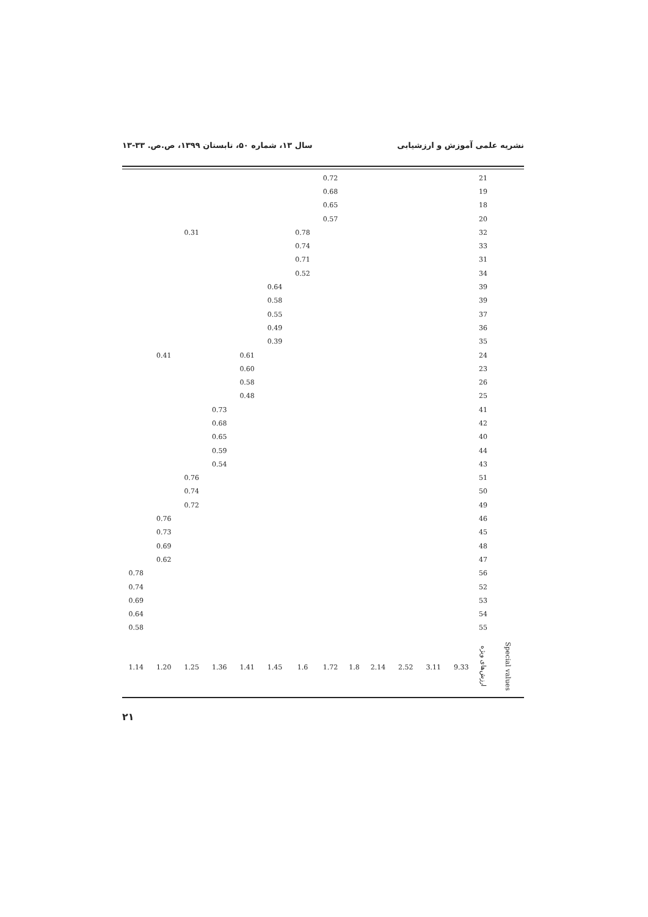نشریه علمی آموزش و ارزشیابی سال ۱۳، شماره ۵۰، تابستان ۱۳۹۹، ص.ص. ۳۳-۱۳
| | 21 | | | | | | 0.72 | | | | | | | |
| | 19 | | | | | | 0.68 | | | | | | | |
| | 18 | | | | | | 0.65 | | | | | | | |
| | 20 | | | | | | 0.57 | | | | | | | |
| | 32 | | | | | | | 0.78 | | | | 0.31 | | |
| | 33 | | | | | | | 0.74 | | | | | | |
| | 31 | | | | | | | 0.71 | | | | | | |
| | 34 | | | | | | | 0.52 | | | | | | |
| | 39 | | | | | | | | 0.64 | | | | | |
| | 39 | | | | | | | | 0.58 | | | | | |
| | 37 | | | | | | | | 0.55 | | | | | |
| | 36 | | | | | | | | 0.49 | | | | | |
| | 35 | | | | | | | | 0.39 | | | | | |
| | 24 | | | | | | | | | 0.61 | | | 0.41 | |
| | 23 | | | | | | | | | 0.60 | | | | |
| | 26 | | | | | | | | | 0.58 | | | | |
| | 25 | | | | | | | | | 0.48 | | | | |
| | 41 | | | | | | | | | | 0.73 | | | |
| | 42 | | | | | | | | | | 0.68 | | | |
| | 40 | | | | | | | | | | 0.65 | | | |
| | 44 | | | | | | | | | | 0.59 | | | |
| | 43 | | | | | | | | | | 0.54 | | | |
| | 51 | | | | | | | | | | | 0.76 | | |
| | 50 | | | | | | | | | | | 0.74 | | |
| | 49 | | | | | | | | | | | 0.72 | | |
| | 46 | | | | | | | | | | | | 0.76 | |
| | 45 | | | | | | | | | | | | 0.73 | |
| | 48 | | | | | | | | | | | | 0.69 | |
| | 47 | | | | | | | | | | | | 0.62 | |
| | 56 | | | | | | | | | | | | | 0.78 |
| | 52 | | | | | | | | | | | | | 0.74 |
| | 53 | | | | | | | | | | | | | 0.69 |
| | 54 | | | | | | | | | | | | | 0.64 |
| | 55 | | | | | | | | | | | | | 0.58 |
| Special values | ارزش‌های ویژه | 9.33 | 3.11 | 2.52 | 2.14 | 1.8 | 1.72 | 1.6 | 1.45 | 1.41 | 1.36 | 1.25 | 1.20 | 1.14 |
۲۱